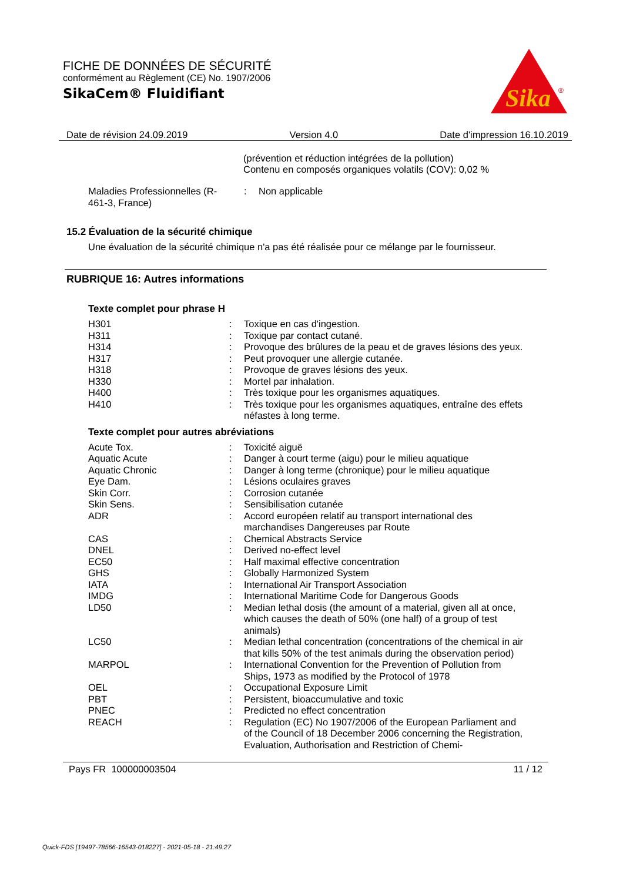FICHE DE DONNÉES DE SÉCURITÉ
conformément au Règlement (CE) No. 1907/2006
SikaCem® Fluidifiant
Sika
®
Date de révision 24.09.2019 Version 4.0 Date d'impression 16.10.2019
(prévention et réduction intégrées de la pollution)
Contenu en composés organiques volatils (COV): 0,02 %
| Maladies Professionnelles (R-461-3, France) | : | Non applicable |
15.2 Évaluation de la sécurité chimique
Une évaluation de la sécurité chimique n'a pas été réalisée pour ce mélange par le fournisseur.
RUBRIQUE 16: Autres informations
Texte complet pour phrase H
| H301 | : | Toxique en cas d'ingestion. |
| H311 | : | Toxique par contact cutané. |
| H314 | : | Provoque des brûlures de la peau et de graves lésions des yeux. |
| H317 | : | Peut provoquer une allergie cutanée. |
| H318 | : | Provoque de graves lésions des yeux. |
| H330 | : | Mortel par inhalation. |
| H400 | : | Très toxique pour les organismes aquatiques. |
| H410 | : | Très toxique pour les organismes aquatiques, entraîne des effets néfastes à long terme. |
Texte complet pour autres abréviations
| Acute Tox. | : | Toxicité aiguë |
| Aquatic Acute | : | Danger à court terme (aigu) pour le milieu aquatique |
| Aquatic Chronic | : | Danger à long terme (chronique) pour le milieu aquatique |
| Eye Dam. | : | Lésions oculaires graves |
| Skin Corr. | : | Corrosion cutanée |
| Skin Sens. | : | Sensibilisation cutanée |
| ADR | : | Accord européen relatif au transport international des marchandises Dangereuses par Route |
| CAS | : | Chemical Abstracts Service |
| DNEL | : | Derived no-effect level |
| EC50 | : | Half maximal effective concentration |
| GHS | : | Globally Harmonized System |
| IATA | : | International Air Transport Association |
| IMDG | : | International Maritime Code for Dangerous Goods |
| LD50 | : | Median lethal dosis (the amount of a material, given all at once, which causes the death of 50% (one half) of a group of test animals) |
| LC50 | : | Median lethal concentration (concentrations of the chemical in air that kills 50% of the test animals during the observation period) |
| MARPOL | : | International Convention for the Prevention of Pollution from Ships, 1973 as modified by the Protocol of 1978 |
| OEL | : | Occupational Exposure Limit |
| PBT | : | Persistent, bioaccumulative and toxic |
| PNEC | : | Predicted no effect concentration |
| REACH | : | Regulation (EC) No 1907/2006 of the European Parliament and of the Council of 18 December 2006 concerning the Registration, Evaluation, Authorisation and Restriction of Chemi- |
Pays FR 100000003504 11 / 12
Quick-FDS [19497-78566-16543-018227] - 2021-05-18 - 21:49:27